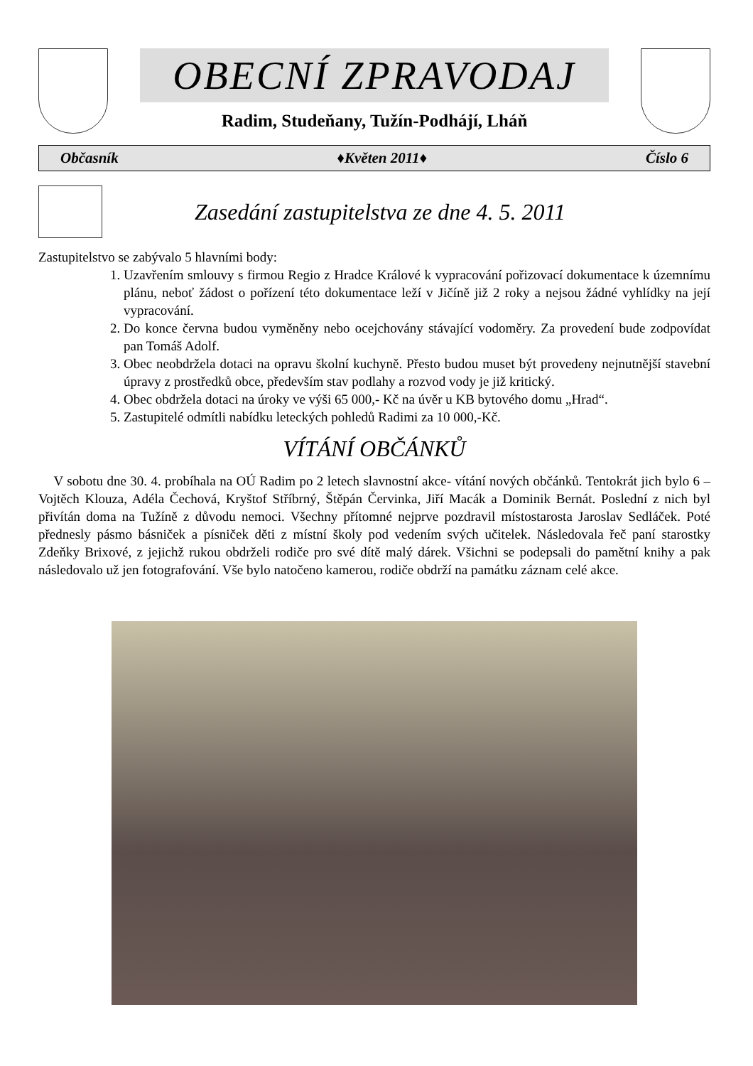OBECNÍ ZPRAVODAJ
Radim, Studeňany, Tužín-Podhájí, Lháň
Občasník ♦Květen 2011♦ Číslo 6
Zasedání zastupitelstva ze dne 4. 5. 2011
Zastupitelstvo se zabývalo 5 hlavními body:
1. Uzavřením smlouvy s firmou Regio z Hradce Králové k vypracování pořizovací dokumentace k územnímu plánu, neboť žádost o pořízení této dokumentace leží v Jičíně již 2 roky a nejsou žádné vyhlídky na její vypracování.
2. Do konce června budou vyměněny nebo ocejchovány stávající vodoměry. Za provedení bude zodpovídat pan Tomáš Adolf.
3. Obec neobdržela dotaci na opravu školní kuchyně. Přesto budou muset být provedeny nejnutnější stavební úpravy z prostředků obce, především stav podlahy a rozvod vody je již kritický.
4. Obec obdržela dotaci na úroky ve výši 65 000,- Kč na úvěr u KB bytového domu „Hrad“.
5. Zastupitelé odmítli nabídku leteckých pohledů Radimi za 10 000,-Kč.
VÍTÁNÍ OBČÁNKŮ
V sobotu dne 30. 4. probíhala na OÚ Radim po 2 letech slavnostní akce- vítání nových občánků. Tentokrát jich bylo 6 – Vojtěch Klouza, Adéla Čechová, Kryštof Stříbrný, Štěpán Červinka, Jiří Macák a Dominik Bernát. Poslední z nich byl přivítán doma na Tužíně z důvodu nemoci. Všechny přítomné nejprve pozdravil místostarosta Jaroslav Sedláček. Poté přednesly pásmo básniček a písniček děti z místní školy pod vedením svých učitelek. Následovala řeč paní starostky Zdeňky Brixové, z jejichž rukou obdrželi rodiče pro své dítě malý dárek. Všichni se podepsali do pamětní knihy a pak následovalo už jen fotografování. Vše bylo natočeno kamerou, rodiče obdrží na památku záznam celé akce.